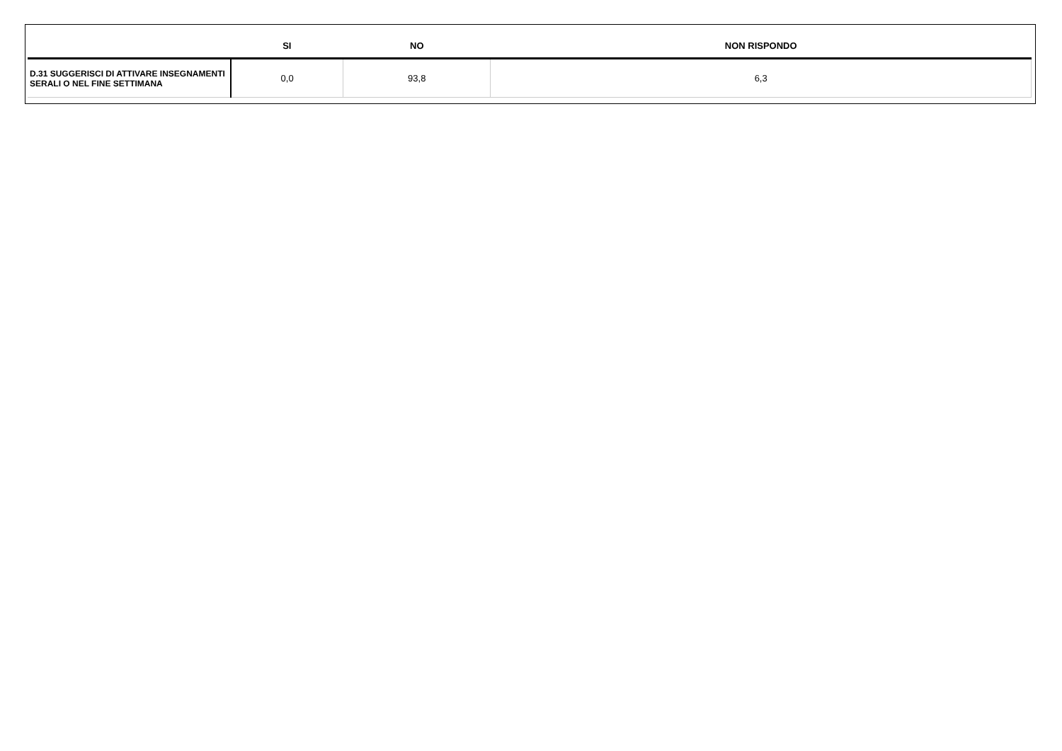| | SI | NO | NON RISPONDO |
| --- | --- | --- | --- |
| D.31 SUGGERISCI DI ATTIVARE INSEGNAMENTI SERALI O NEL FINE SETTIMANA | 0,0 | 93,8 | 6,3 |